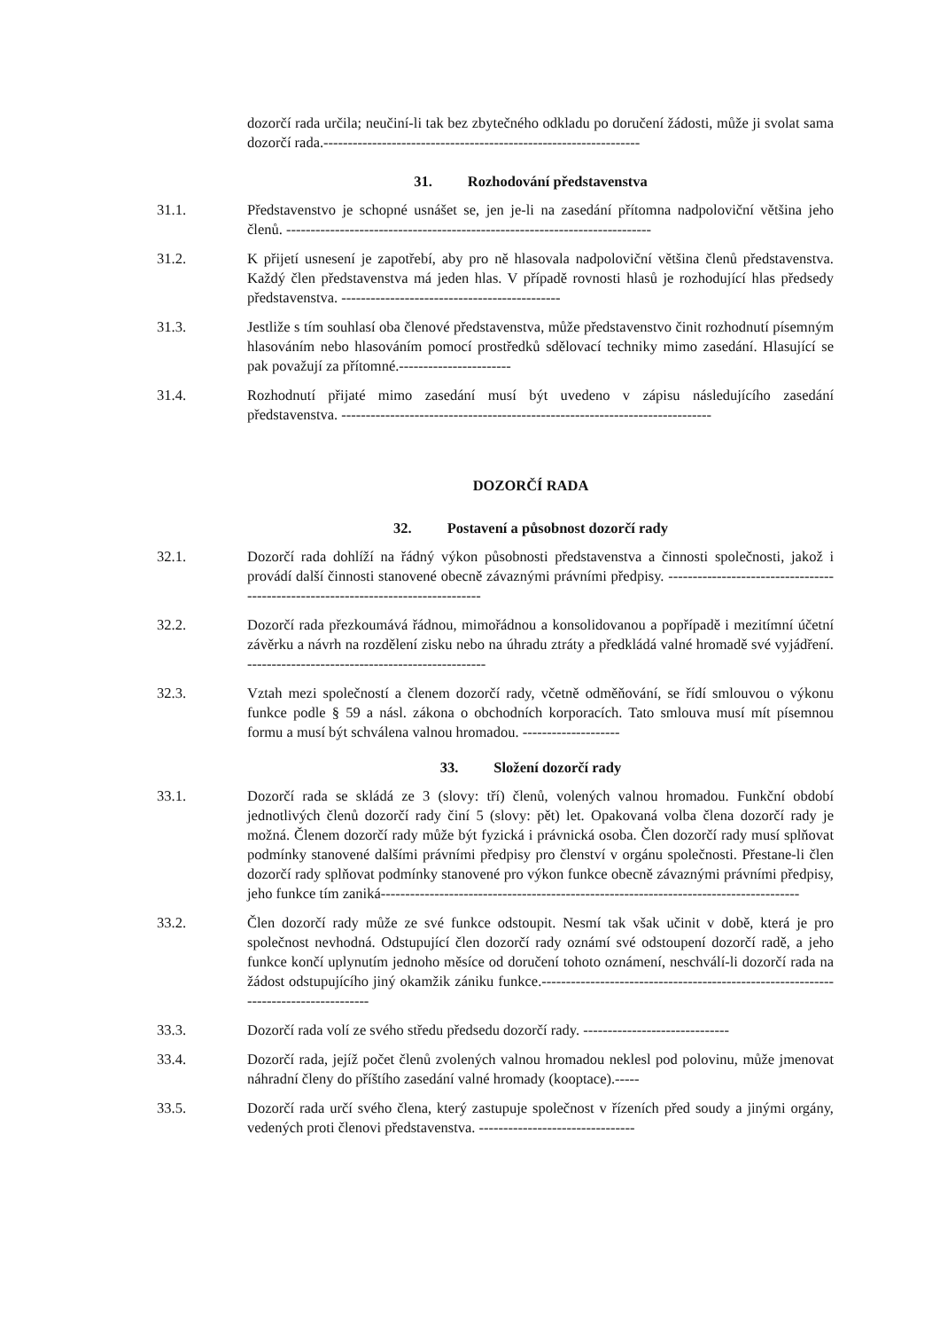dozorčí rada určila; neučiní-li tak bez zbytečného odkladu po doručení žádosti, může ji svolat sama dozorčí rada.-----------------------------------------------------------------
31. Rozhodování představenstva
31.1. Představenstvo je schopné usnášet se, jen je-li na zasedání přítomna nadpoloviční většina jeho členů. ---------------------------------------------------------------------------
31.2. K přijetí usnesení je zapotřebí, aby pro ně hlasovala nadpoloviční většina členů představenstva. Každý člen představenstva má jeden hlas. V případě rovnosti hlasů je rozhodující hlas předsedy představenstva. ---------------------------------------------
31.3. Jestliže s tím souhlasí oba členové představenstva, může představenstvo činit rozhodnutí písemným hlasováním nebo hlasováním pomocí prostředků sdělovací techniky mimo zasedání. Hlasující se pak považují za přítomné.-----------------------
31.4. Rozhodnutí přijaté mimo zasedání musí být uvedeno v zápisu následujícího zasedání představenstva. ----------------------------------------------------------------------------
DOZORČÍ RADA
32. Postavení a působnost dozorčí rady
32.1. Dozorčí rada dohlíží na řádný výkon působnosti představenstva a činnosti společnosti, jakož i provádí další činnosti stanovené obecně závaznými právními předpisy. ----------------------------------------------------------------------------------
32.2. Dozorčí rada přezkoumává řádnou, mimořádnou a konsolidovanou a popřípadě i mezitímní účetní závěrku a návrh na rozdělení zisku nebo na úhradu ztráty a předkládá valné hromadě své vyjádření. -------------------------------------------------
32.3. Vztah mezi společností a členem dozorčí rady, včetně odměňování, se řídí smlouvou o výkonu funkce podle § 59 a násl. zákona o obchodních korporacích. Tato smlouva musí mít písemnou formu a musí být schválena valnou hromadou. --------------------
33. Složení dozorčí rady
33.1. Dozorčí rada se skládá ze 3 (slovy: tří) členů, volených valnou hromadou. Funkční období jednotlivých členů dozorčí rady činí 5 (slovy: pět) let. Opakovaná volba člena dozorčí rady je možná. Členem dozorčí rady může být fyzická i právnická osoba. Člen dozorčí rady musí splňovat podmínky stanovené dalšími právními předpisy pro členství v orgánu společnosti. Přestane-li člen dozorčí rady splňovat podmínky stanovené pro výkon funkce obecně závaznými právními předpisy, jeho funkce tím zaniká--------------------------------------------------------------------------------------
33.2. Člen dozorčí rady může ze své funkce odstoupit. Nesmí tak však učinit v době, která je pro společnost nevhodná. Odstupující člen dozorčí rady oznámí své odstoupení dozorčí radě, a jeho funkce končí uplynutím jednoho měsíce od doručení tohoto oznámení, neschválí-li dozorčí rada na žádost odstupujícího jiný okamžik zániku funkce.-------------------------------------------------------------------------------------
33.3. Dozorčí rada volí ze svého středu předsedu dozorčí rady. ------------------------------
33.4. Dozorčí rada, jejíž počet členů zvolených valnou hromadou neklesl pod polovinu, může jmenovat náhradní členy do příštího zasedání valné hromady (kooptace).-----
33.5. Dozorčí rada určí svého člena, který zastupuje společnost v řízeních před soudy a jinými orgány, vedených proti členovi představenstva. --------------------------------